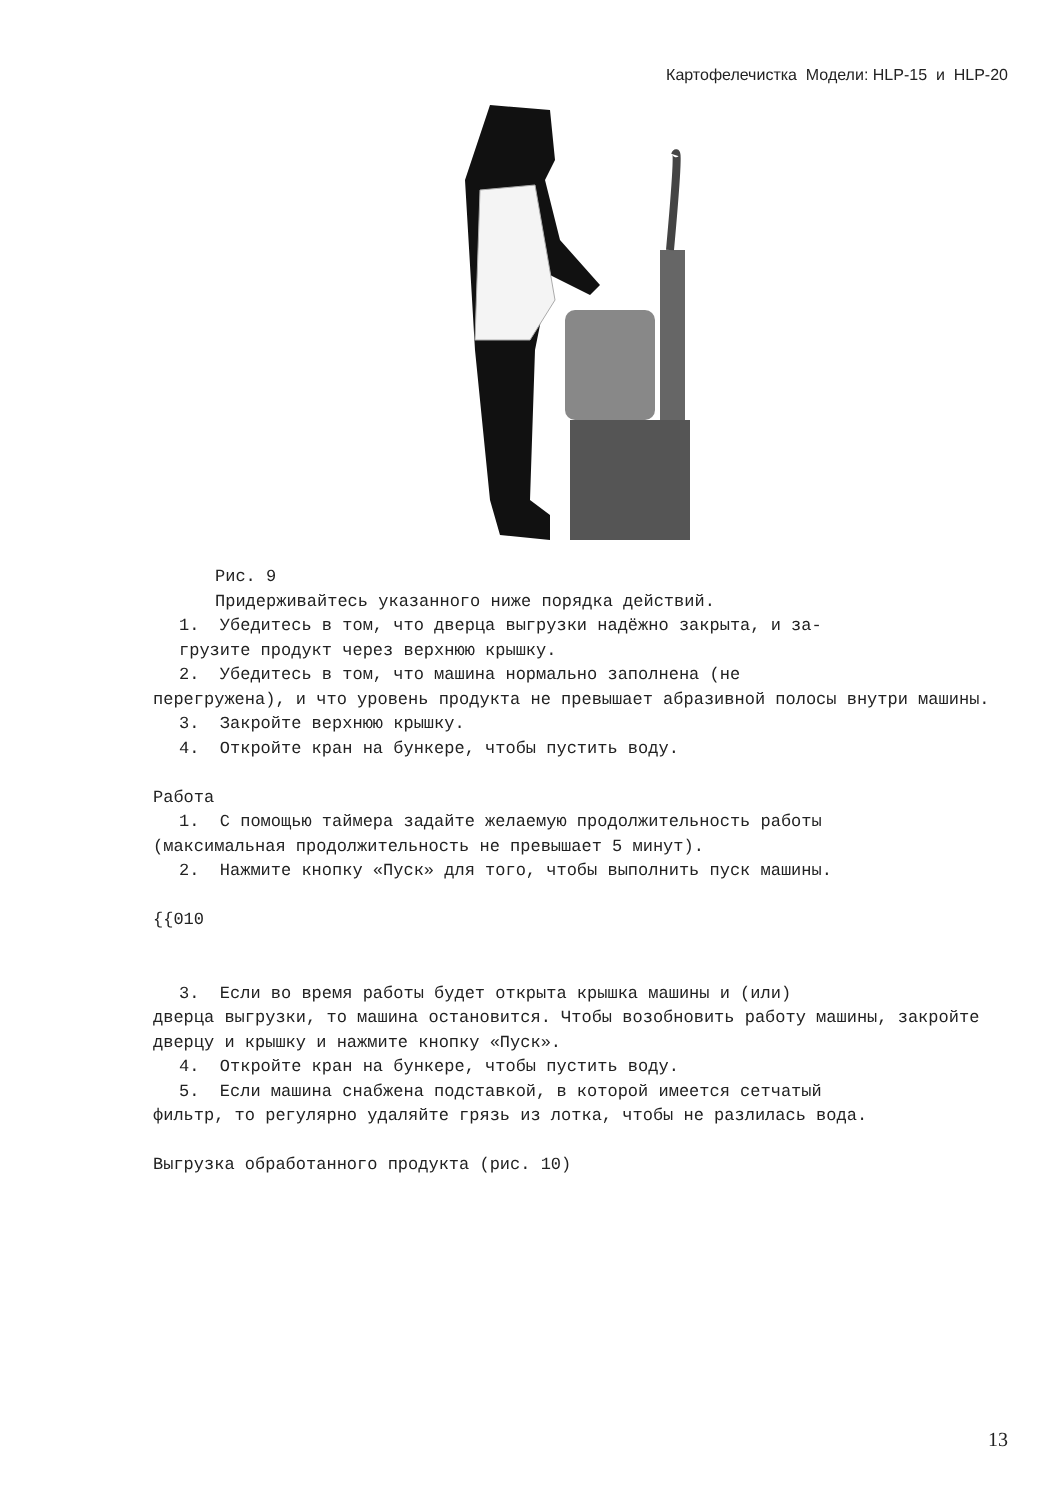Картофелечистка Модели: HLP-15 и HLP-20
Рис. 9
Придерживайтесь указанного ниже порядка действий.
1. Убедитесь в том, что дверца выгрузки надёжно закрыта, и за-
грузите продукт через верхнюю крышку.
2. Убедитесь в том, что машина нормально заполнена (не
перегружена), и что уровень продукта не превышает абразивной полосы внутри машины.
3. Закройте верхнюю крышку.
4. Откройте кран на бункере, чтобы пустить воду.
Работа
1. С помощью таймера задайте желаемую продолжительность работы
(максимальная продолжительность не превышает 5 минут).
2. Нажмите кнопку «Пуск» для того, чтобы выполнить пуск машины.
{{010
3. Если во время работы будет открыта крышка машины и (или)
дверца выгрузки, то машина остановится. Чтобы возобновить работу машины, закройте дверцу и крышку и нажмите кнопку «Пуск».
4. Откройте кран на бункере, чтобы пустить воду.
5. Если машина снабжена подставкой, в которой имеется сетчатый
фильтр, то регулярно удаляйте грязь из лотка, чтобы не разлилась вода.
Выгрузка обработанного продукта (рис. 10)
13